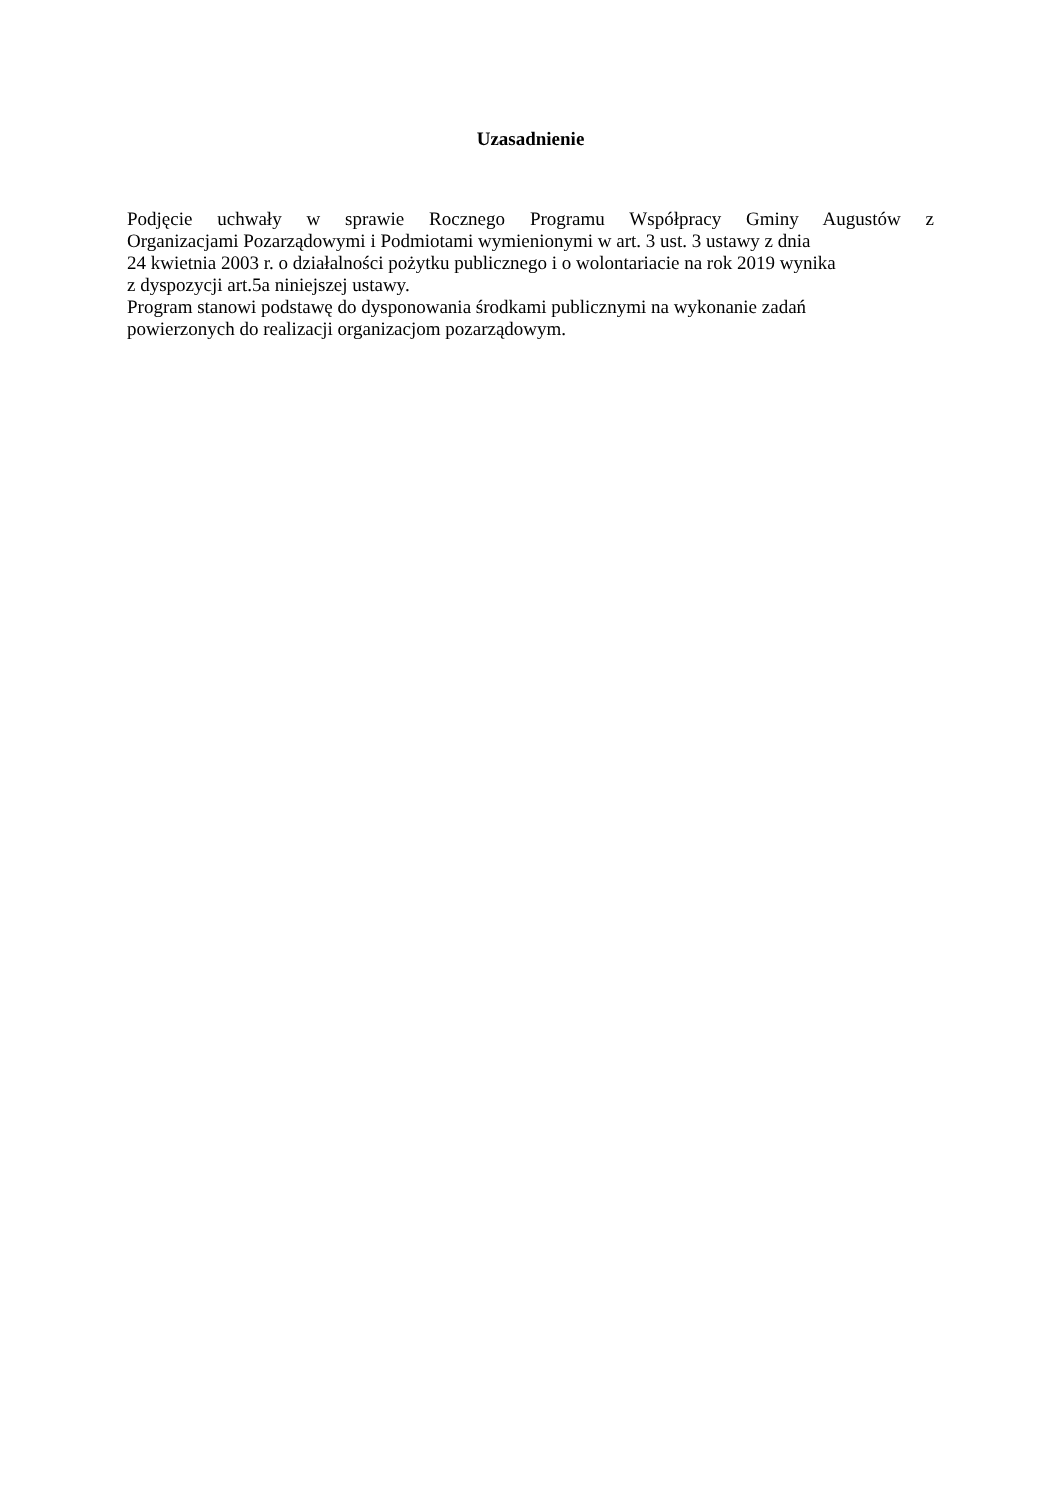Uzasadnienie
Podjęcie uchwały w sprawie Rocznego Programu Współpracy Gminy Augustów z
Organizacjami Pozarządowymi i Podmiotami wymienionymi w art. 3 ust. 3 ustawy z dnia
24 kwietnia 2003 r. o działalności pożytku publicznego i o wolontariacie na rok 2019 wynika
z dyspozycji art.5a niniejszej ustawy.
Program stanowi podstawę do dysponowania środkami publicznymi na wykonanie zadań
powierzonych do realizacji organizacjom pozarządowym.